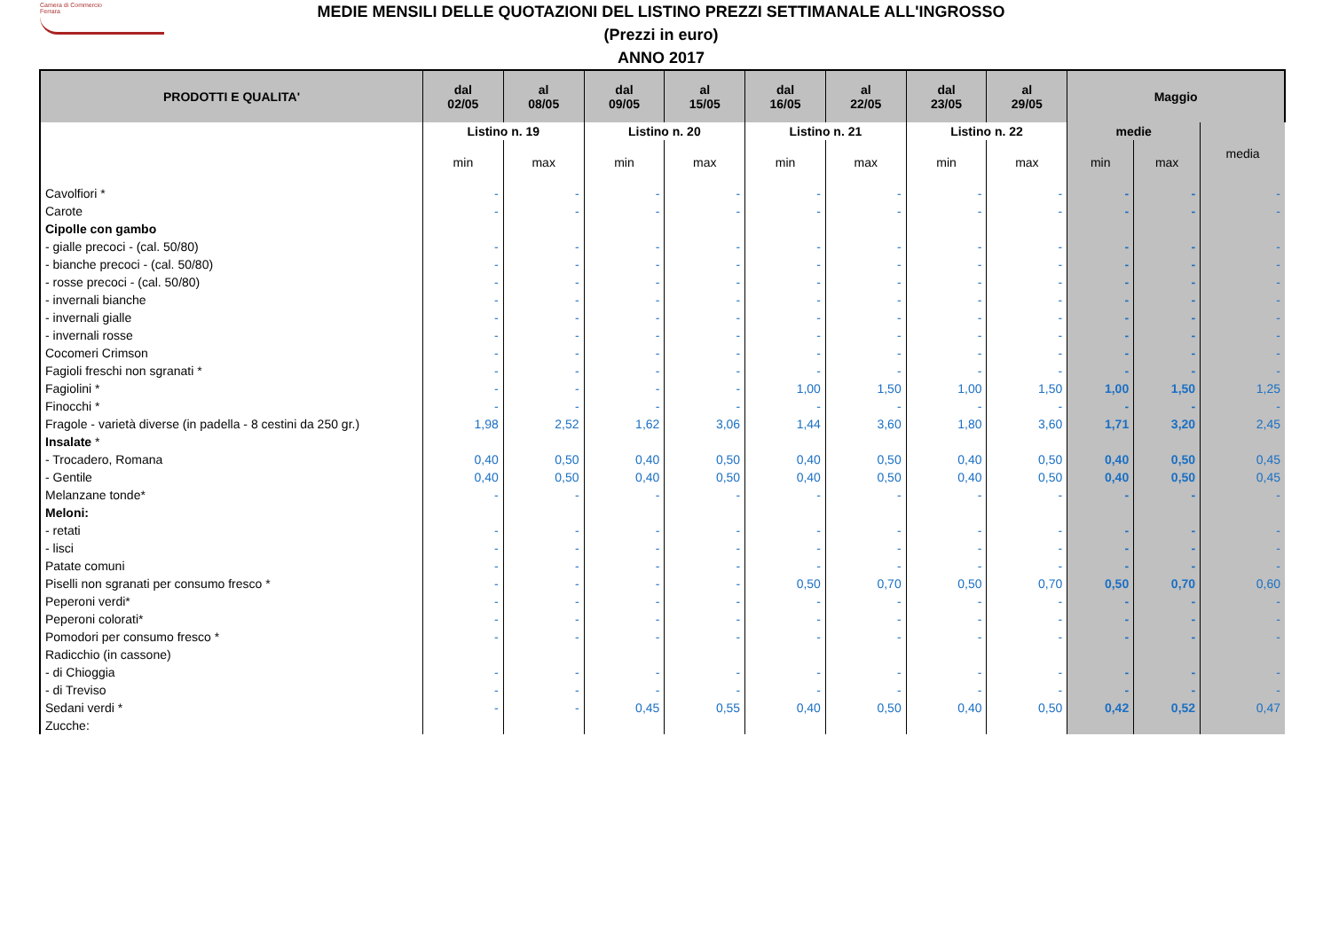Camera di Commercio
Ferrara
MEDIE MENSILI DELLE QUOTAZIONI DEL LISTINO PREZZI SETTIMANALE ALL'INGROSSO
(Prezzi in euro)
ANNO 2017
| PRODOTTI E QUALITA' | dal 02/05 | al 08/05 | dal 09/05 | al 15/05 | dal 16/05 | al 22/05 | dal 23/05 | al 29/05 | Maggio | | |
| --- | --- | --- | --- | --- | --- | --- | --- | --- | --- | --- | --- |
| | Listino n. 19 | | Listino n. 20 | | Listino n. 21 | | Listino n. 22 | | medie | | media |
| | min | max | min | max | min | max | min | max | min | max | |
| Cavolfiori * | - | - | - | - | - | - | - | - | - | - | - |
| Carote | - | - | - | - | - | - | - | - | - | - | - |
| Cipolle con gambo | | | | | | | | | | | |
| - gialle precoci - (cal. 50/80) | - | - | - | - | - | - | - | - | - | - | - |
| - bianche precoci - (cal. 50/80) | - | - | - | - | - | - | - | - | - | - | - |
| - rosse precoci - (cal. 50/80) | - | - | - | - | - | - | - | - | - | - | - |
| - invernali bianche | - | - | - | - | - | - | - | - | - | - | - |
| - invernali gialle | - | - | - | - | - | - | - | - | - | - | - |
| - invernali rosse | - | - | - | - | - | - | - | - | - | - | - |
| Cocomeri Crimson | - | - | - | - | - | - | - | - | - | - | - |
| Fagioli freschi non sgranati * | - | - | - | - | - | - | - | - | - | - | - |
| Fagiolini * | - | - | - | - | 1,00 | 1,50 | 1,00 | 1,50 | 1,00 | 1,50 | 1,25 |
| Finocchi * | - | - | - | - | - | - | - | - | - | - | - |
| Fragole - varietà diverse (in padella - 8 cestini da 250 gr.) | 1,98 | 2,52 | 1,62 | 3,06 | 1,44 | 3,60 | 1,80 | 3,60 | 1,71 | 3,20 | 2,45 |
| Insalate * | | | | | | | | | | | |
| - Trocadero, Romana | 0,40 | 0,50 | 0,40 | 0,50 | 0,40 | 0,50 | 0,40 | 0,50 | 0,40 | 0,50 | 0,45 |
| - Gentile | 0,40 | 0,50 | 0,40 | 0,50 | 0,40 | 0,50 | 0,40 | 0,50 | 0,40 | 0,50 | 0,45 |
| Melanzane tonde* | - | - | - | - | - | - | - | - | - | - | - |
| Meloni: | | | | | | | | | | | |
| - retati | - | - | - | - | - | - | - | - | - | - | - |
| - lisci | - | - | - | - | - | - | - | - | - | - | - |
| Patate comuni | - | - | - | - | - | - | - | - | - | - | - |
| Piselli non sgranati per consumo fresco * | - | - | - | - | 0,50 | 0,70 | 0,50 | 0,70 | 0,50 | 0,70 | 0,60 |
| Peperoni verdi* | - | - | - | - | - | - | - | - | - | - | - |
| Peperoni colorati* | - | - | - | - | - | - | - | - | - | - | - |
| Pomodori per consumo fresco * | - | - | - | - | - | - | - | - | - | - | - |
| Radicchio (in cassone) | | | | | | | | | | | |
| - di Chioggia | - | - | - | - | - | - | - | - | - | - | - |
| - di Treviso | - | - | - | - | - | - | - | - | - | - | - |
| Sedani verdi * | - | - | 0,45 | 0,55 | 0,40 | 0,50 | 0,40 | 0,50 | 0,42 | 0,52 | 0,47 |
| Zucche: | | | | | | | | | | | |